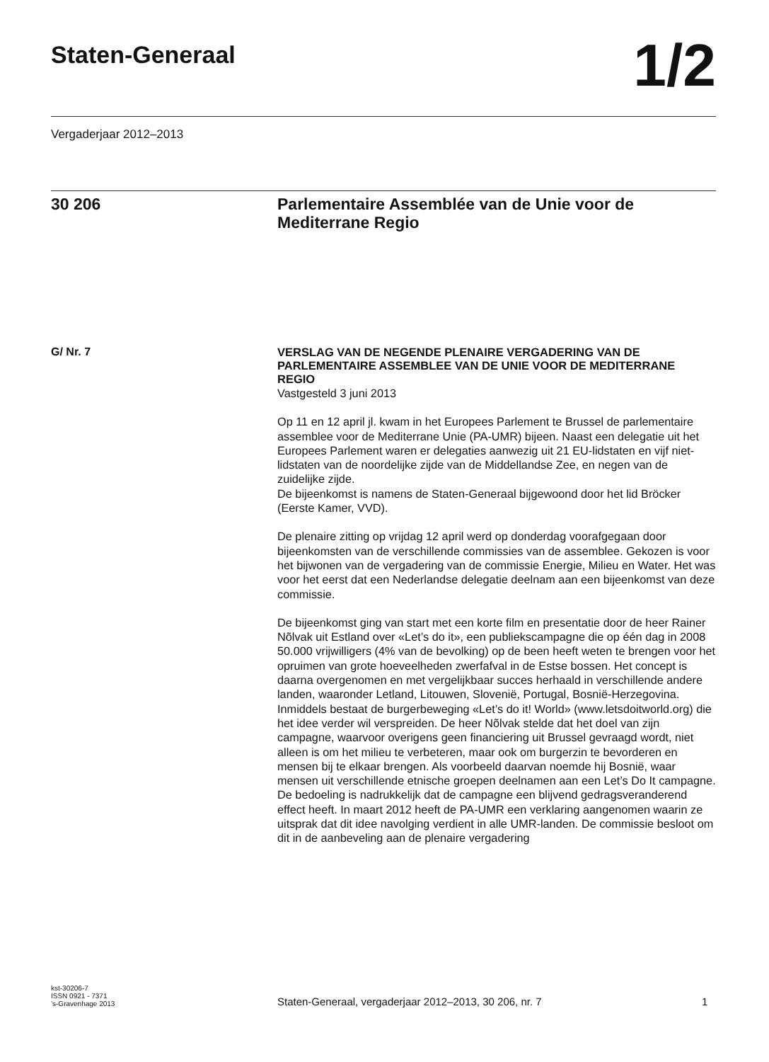Staten-Generaal
1/2
Vergaderjaar 2012–2013
30 206 Parlementaire Assemblée van de Unie voor de Mediterrane Regio
G/ Nr. 7
VERSLAG VAN DE NEGENDE PLENAIRE VERGADERING VAN DE PARLEMENTAIRE ASSEMBLEE VAN DE UNIE VOOR DE MEDITERRANE REGIO
Vastgesteld 3 juni 2013
Op 11 en 12 april jl. kwam in het Europees Parlement te Brussel de parlementaire assemblee voor de Mediterrane Unie (PA-UMR) bijeen. Naast een delegatie uit het Europees Parlement waren er delegaties aanwezig uit 21 EU-lidstaten en vijf niet-lidstaten van de noordelijke zijde van de Middellandse Zee, en negen van de zuidelijke zijde.
De bijeenkomst is namens de Staten-Generaal bijgewoond door het lid Bröcker (Eerste Kamer, VVD).
De plenaire zitting op vrijdag 12 april werd op donderdag voorafgegaan door bijeenkomsten van de verschillende commissies van de assemblee. Gekozen is voor het bijwonen van de vergadering van de commissie Energie, Milieu en Water. Het was voor het eerst dat een Nederlandse delegatie deelnam aan een bijeenkomst van deze commissie.
De bijeenkomst ging van start met een korte film en presentatie door de heer Rainer Nõlvak uit Estland over «Let’s do it», een publiekscampagne die op één dag in 2008 50.000 vrijwilligers (4% van de bevolking) op de been heeft weten te brengen voor het opruimen van grote hoeveelheden zwerfafval in de Estse bossen. Het concept is daarna overgenomen en met vergelijkbaar succes herhaald in verschillende andere landen, waaronder Letland, Litouwen, Slovenië, Portugal, Bosnië-Herzegovina. Inmiddels bestaat de burgerbeweging «Let’s do it! World» (www.letsdoitworld.org) die het idee verder wil verspreiden. De heer Nõlvak stelde dat het doel van zijn campagne, waarvoor overigens geen financiering uit Brussel gevraagd wordt, niet alleen is om het milieu te verbeteren, maar ook om burgerzin te bevorderen en mensen bij te elkaar brengen. Als voorbeeld daarvan noemde hij Bosnië, waar mensen uit verschillende etnische groepen deelnamen aan een Let’s Do It campagne. De bedoeling is nadrukkelijk dat de campagne een blijvend gedragsveranderend effect heeft. In maart 2012 heeft de PA-UMR een verklaring aangenomen waarin ze uitsprak dat dit idee navolging verdient in alle UMR-landen. De commissie besloot om dit in de aanbeveling aan de plenaire vergadering
kst-30206-7
ISSN 0921 - 7371
’s-Gravenhage 2013
Staten-Generaal, vergaderjaar 2012–2013, 30 206, nr. 7
1